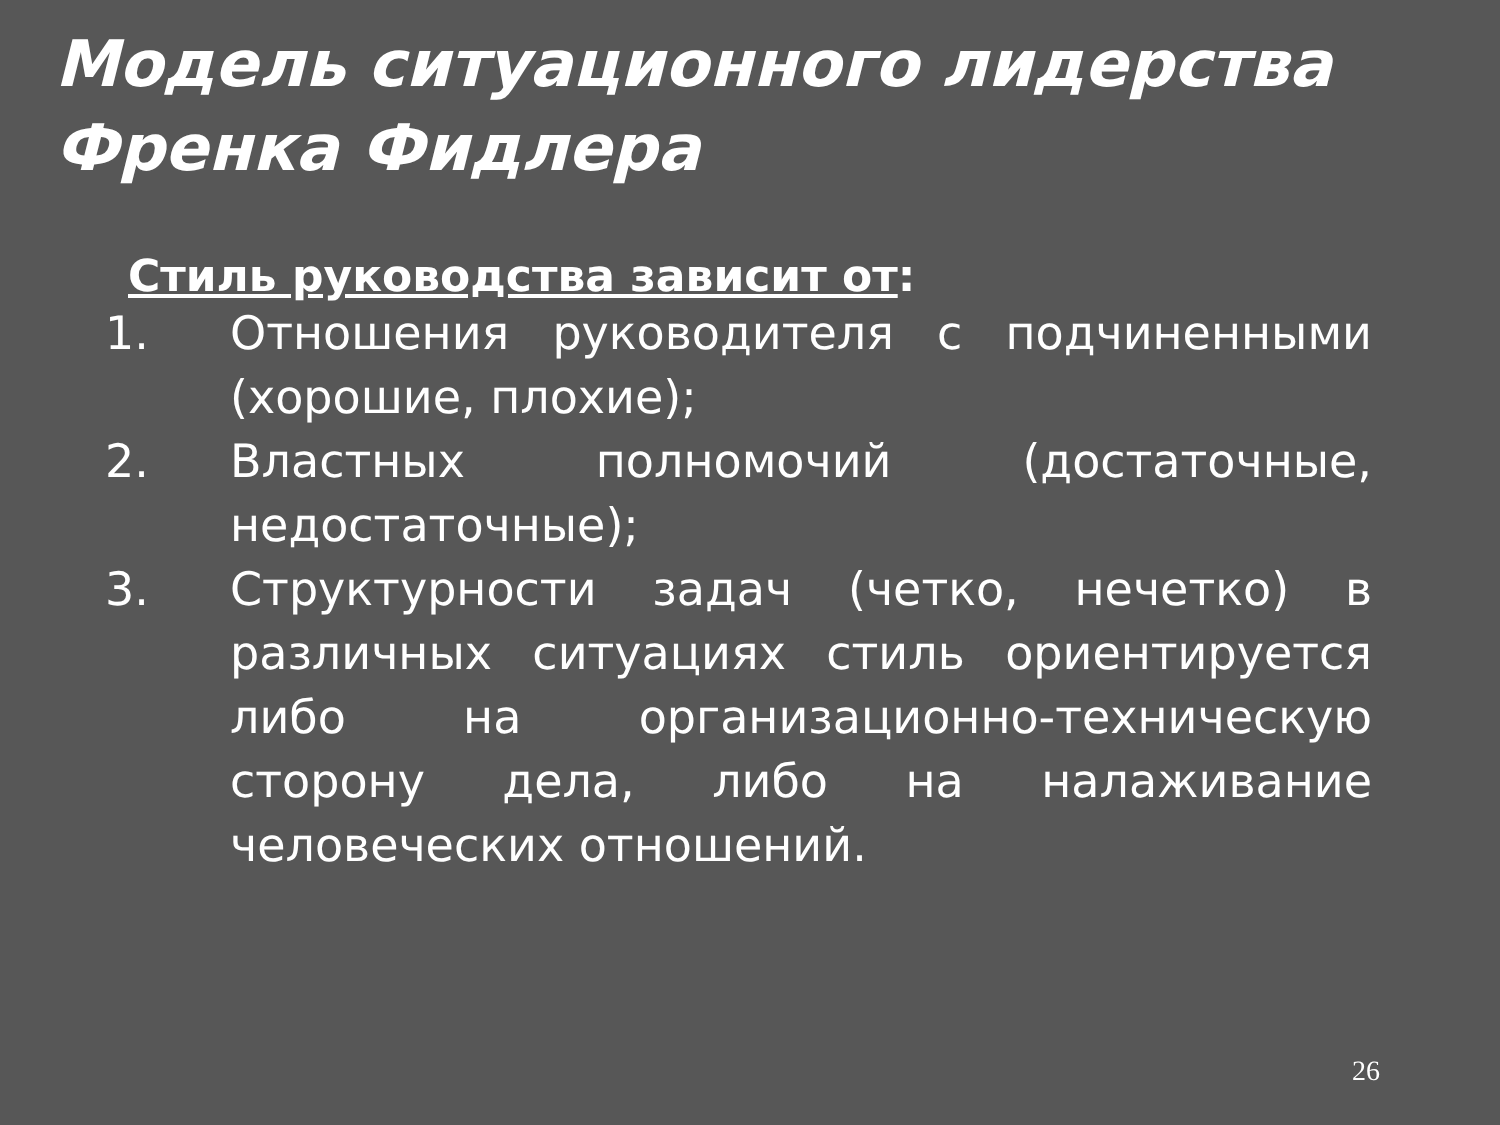Модель ситуационного лидерства Френка Фидлера
Стиль руководства зависит от:
1. Отношения руководителя с подчиненными (хорошие, плохие);
2. Властных полномочий (достаточные, недостаточные);
3. Структурности задач (четко, нечетко) в различных ситуациях стиль ориентируется либо на организационно-техническую сторону дела, либо на налаживание человеческих отношений.
26